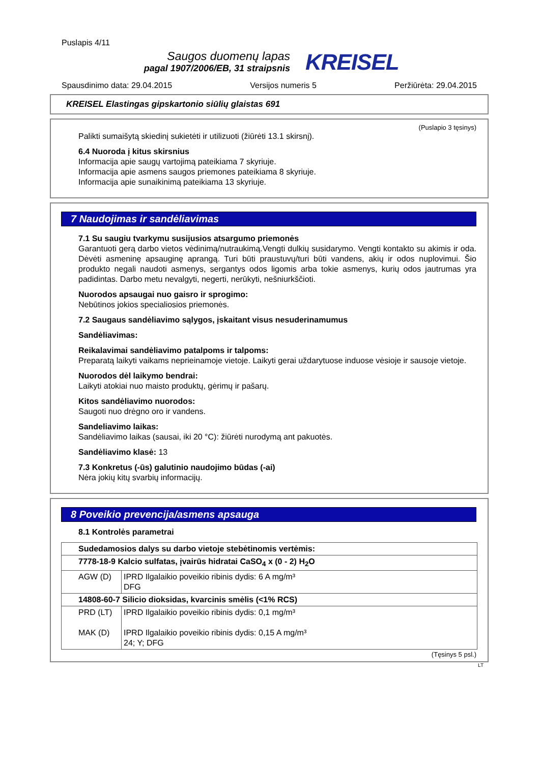Puslapis 4/11
Saugos duomenų lapas
pagal 1907/2006/EB, 31 straipsnis
KREISEL
Spausdinimo data: 29.04.2015 Versijos numeris 5 Peržiūrėta: 29.04.2015
KREISEL Elastingas gipskartonio siūlių glaistas 691
(Puslapio 3 tęsinys)
Palikti sumaišytą skiedinį sukietėti ir utilizuoti (žiūrėti 13.1 skirsnį).
6.4 Nuoroda į kitus skirsnius
Informacija apie saugų vartojimą pateikiama 7 skyriuje.
Informacija apie asmens saugos priemones pateikiama 8 skyriuje.
Informacija apie sunaikinimą pateikiama 13 skyriuje.
7 Naudojimas ir sandėliavimas
7.1 Su saugiu tvarkymu susijusios atsargumo priemonės
Garantuoti gerą darbo vietos vėdinimą/nutraukimą.Vengti dulkių susidarymo. Vengti kontakto su akimis ir oda. Dėvėti asmeninę apsauginę aprangą. Turi būti praustuvų/turi būti vandens, akių ir odos nuplovimui. Šio produkto negali naudoti asmenys, sergantys odos ligomis arba tokie asmenys, kurių odos jautrumas yra padidintas. Darbo metu nevalgyti, negerti, nerūkyti, nešniurkščioti.
Nuorodos apsaugai nuo gaisro ir sprogimo:
Nebūtinos jokios specialiosios priemonės.
7.2 Saugaus sandėliavimo sąlygos, įskaitant visus nesuderinamumus
Sandėliavimas:
Reikalavimai sandėliavimo patalpoms ir talpoms:
Preparatą laikyti vaikams neprieinamoje vietoje. Laikyti gerai uždarytuose induose vėsioje ir sausoje vietoje.
Nuorodos dėl laikymo bendrai:
Laikyti atokiai nuo maisto produktų, gėrimų ir pašarų.
Kitos sandėliavimo nuorodos:
Saugoti nuo drėgno oro ir vandens.
Sandeliavimo laikas:
Sandėliavimo laikas (sausai, iki 20 °C): žiūrėti nurodymą ant pakuotės.
Sandėliavimo klasė: 13
7.3 Konkretus (-ūs) galutinio naudojimo būdas (-ai)
Nėra jokių kitų svarbių informacijų.
8 Poveikio prevencija/asmens apsauga
8.1 Kontrolės parametrai
| Sudedamosios dalys su darbo vietoje stebėtinomis vertėmis: | |
| 7778-18-9 Kalcio sulfatas, įvairūs hidratai CaSO<sub>4</sub> x (0 - 2) H<sub>2</sub>O | |
| AGW (D) | IPRD Ilgalaikio poveikio ribinis dydis: 6 A mg/m³ DFG |
| 14808-60-7 Silicio dioksidas, kvarcinis smėlis (<1% RCS) | |
| PRD (LT) MAK (D) | IPRD Ilgalaikio poveikio ribinis dydis: 0,1 mg/m³ IPRD Ilgalaikio poveikio ribinis dydis: 0,15 A mg/m³ 24; Y; DFG |
(Tęsinys 5 psl.)
LT